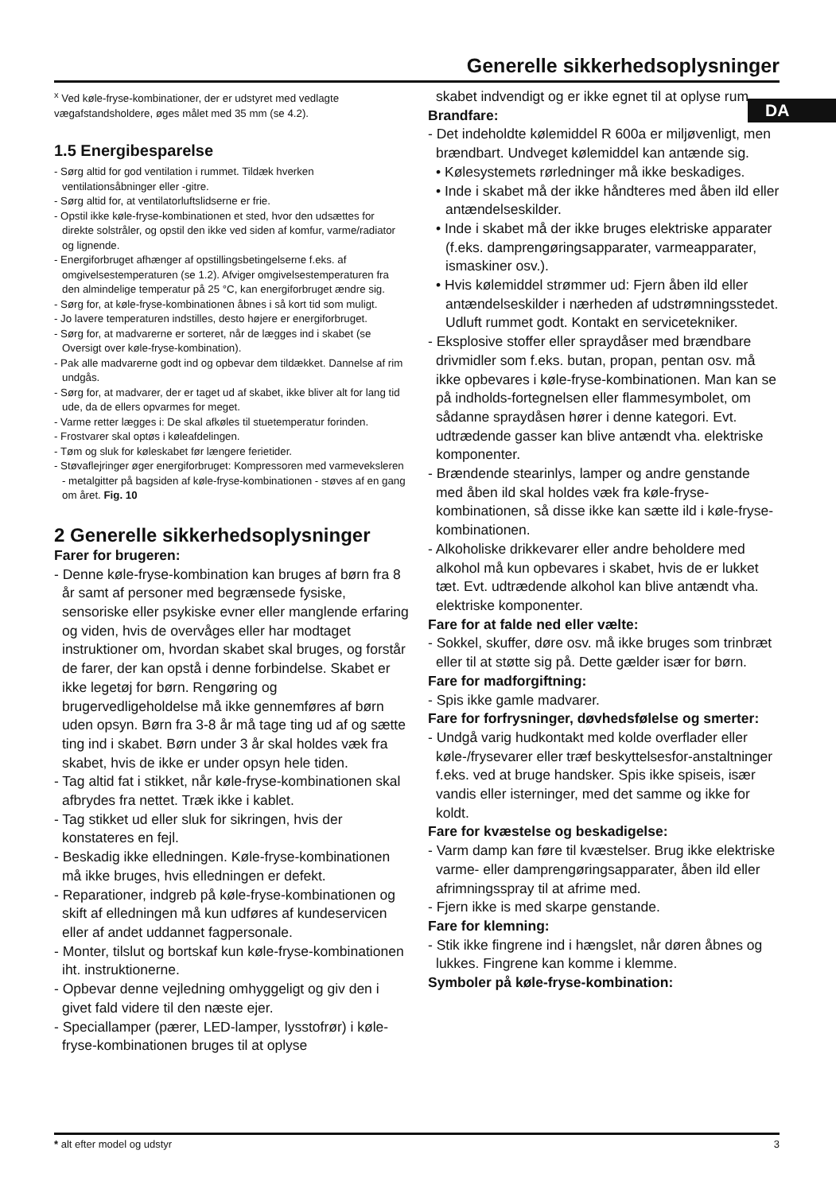Generelle sikkerhedsoplysninger
DA
<sup>x</sup> Ved køle-fryse-kombinationer, der er udstyret med vedlagte vægafstandsholdere, øges målet med 35 mm (se 4.2).
1.5 Energibesparelse
- Sørg altid for god ventilation i rummet. Tildæk hverken ventilationsåbninger eller -gitre.
- Sørg altid for, at ventilatorluftslidserne er frie.
- Opstil ikke køle-fryse-kombinationen et sted, hvor den udsættes for direkte solstråler, og opstil den ikke ved siden af komfur, varme/radiator og lignende.
- Energiforbruget afhænger af opstillingsbetingelserne f.eks. af omgivelsestemperaturen (se 1.2). Afviger omgivelsestemperaturen fra den almindelige temperatur på 25 °C, kan energiforbruget ændre sig.
- Sørg for, at køle-fryse-kombinationen åbnes i så kort tid som muligt.
- Jo lavere temperaturen indstilles, desto højere er energiforbruget.
- Sørg for, at madvarerne er sorteret, når de lægges ind i skabet (se Oversigt over køle-fryse-kombination).
- Pak alle madvarerne godt ind og opbevar dem tildækket. Dannelse af rim undgås.
- Sørg for, at madvarer, der er taget ud af skabet, ikke bliver alt for lang tid ude, da de ellers opvarmes for meget.
- Varme retter lægges i: De skal afkøles til stuetemperatur forinden.
- Frostvarer skal optøs i køleafdelingen.
- Tøm og sluk for køleskabet før længere ferietider.
- Støvaflejringer øger energiforbruget: Kompressoren med varmeveksleren - metalgitter på bagsiden af køle-fryse-kombinationen - støves af en gang om året. Fig. 10
2 Generelle sikkerhedsoplysninger
Farer for brugeren:
- Denne køle-fryse-kombination kan bruges af børn fra 8 år samt af personer med begrænsede fysiske, sensoriske eller psykiske evner eller manglende erfaring og viden, hvis de overvåges eller har modtaget instruktioner om, hvordan skabet skal bruges, og forstår de farer, der kan opstå i denne forbindelse. Skabet er ikke legetøj for børn. Rengøring og brugervedligeholdelse må ikke gennemføres af børn uden opsyn. Børn fra 3-8 år må tage ting ud af og sætte ting ind i skabet. Børn under 3 år skal holdes væk fra skabet, hvis de ikke er under opsyn hele tiden.
- Tag altid fat i stikket, når køle-fryse-kombinationen skal afbrydes fra nettet. Træk ikke i kablet.
- Tag stikket ud eller sluk for sikringen, hvis der konstateres en fejl.
- Beskadig ikke elledningen. Køle-fryse-kombinationen må ikke bruges, hvis elledningen er defekt.
- Reparationer, indgreb på køle-fryse-kombinationen og skift af elledningen må kun udføres af kundeservicen eller af andet uddannet fagpersonale.
- Monter, tilslut og bortskaf kun køle-fryse-kombinationen iht. instruktionerne.
- Opbevar denne vejledning omhyggeligt og giv den i givet fald videre til den næste ejer.
- Speciallamper (pærer, LED-lamper, lysstofrør) i køle-fryse-kombinationen bruges til at oplyse
skabet indvendigt og er ikke egnet til at oplyse rum.
Brandfare:
- Det indeholdte kølemiddel R 600a er miljøvenligt, men brændbart. Undveget kølemiddel kan antænde sig.
• Kølesystemets rørledninger må ikke beskadiges.
• Inde i skabet må der ikke håndteres med åben ild eller antændelseskilder.
• Inde i skabet må der ikke bruges elektriske apparater (f.eks. damprengøringsapparater, varmeapparater, ismaskiner osv.).
• Hvis kølemiddel strømmer ud: Fjern åben ild eller antændelseskilder i nærheden af udstrømningsstedet. Udluft rummet godt. Kontakt en servicetekniker.
- Eksplosive stoffer eller spraydåser med brændbare drivmidler som f.eks. butan, propan, pentan osv. må ikke opbevares i køle-fryse-kombinationen. Man kan se på indholds-fortegnelsen eller flammesymbolet, om sådanne spraydåsen hører i denne kategori. Evt. udtrædende gasser kan blive antændt vha. elektriske komponenter.
- Brændende stearinlys, lamper og andre genstande med åben ild skal holdes væk fra køle-fryse-kombinationen, så disse ikke kan sætte ild i køle-fryse-kombinationen.
- Alkoholiske drikkevarer eller andre beholdere med alkohol må kun opbevares i skabet, hvis de er lukket tæt. Evt. udtrædende alkohol kan blive antændt vha. elektriske komponenter.
Fare for at falde ned eller vælte:
- Sokkel, skuffer, døre osv. må ikke bruges som trinbræt eller til at støtte sig på. Dette gælder især for børn.
Fare for madforgiftning:
- Spis ikke gamle madvarer.
Fare for forfrysninger, døvhedsfølelse og smerter:
- Undgå varig hudkontakt med kolde overflader eller køle-/frysevarer eller træf beskyttelsesfor-anstaltninger f.eks. ved at bruge handsker. Spis ikke spiseis, især vandis eller isterninger, med det samme og ikke for koldt.
Fare for kvæstelse og beskadigelse:
- Varm damp kan føre til kvæstelser. Brug ikke elektriske varme- eller damprengøringsapparater, åben ild eller afrimningsspray til at afrime med.
- Fjern ikke is med skarpe genstande.
Fare for klemning:
- Stik ikke fingrene ind i hængslet, når døren åbnes og lukkes. Fingrene kan komme i klemme.
Symboler på køle-fryse-kombination:
* alt efter model og udstyr 3